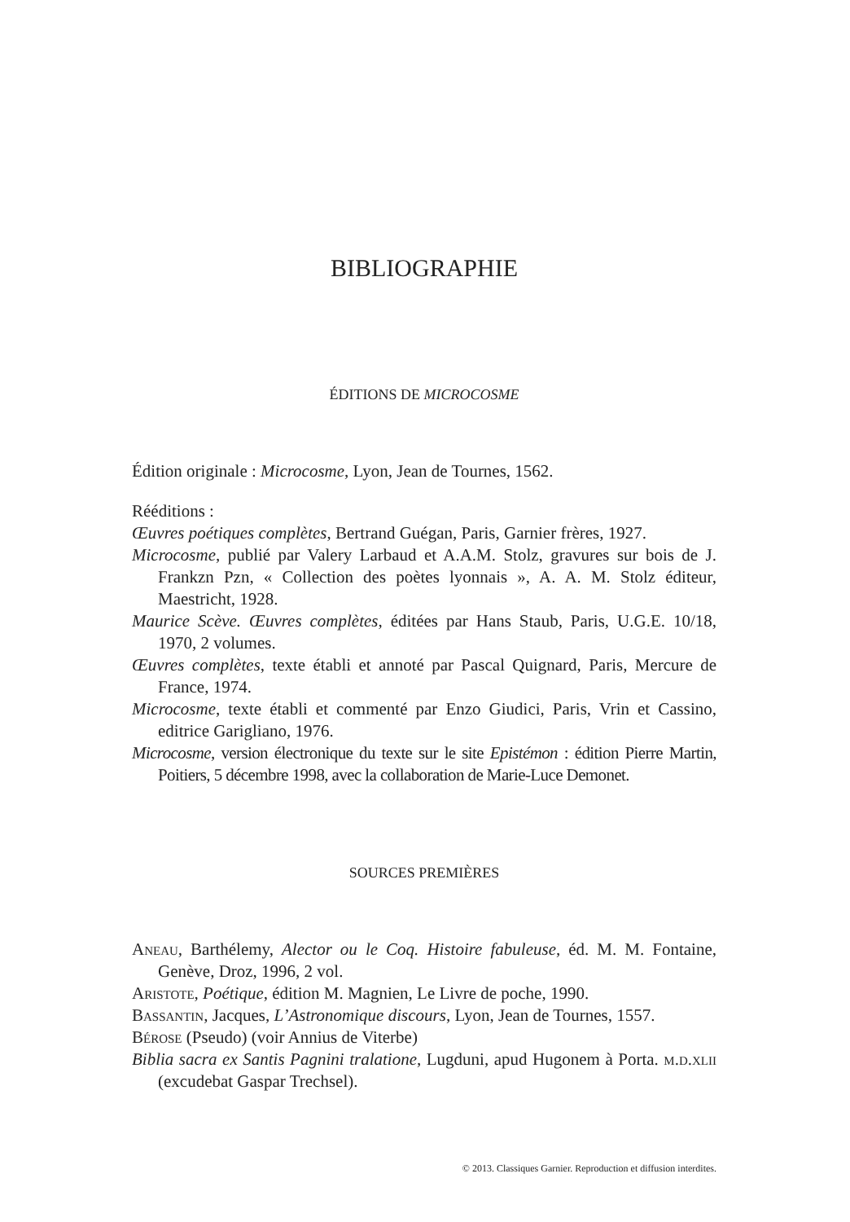BIBLIOGRAPHIE
ÉDITIONS DE MICROCOSME
Édition originale : Microcosme, Lyon, Jean de Tournes, 1562.
Rééditions :
Œuvres poétiques complètes, Bertrand Guégan, Paris, Garnier frères, 1927.
Microcosme, publié par Valery Larbaud et A.A.M. Stolz, gravures sur bois de J. Frankzn Pzn, « Collection des poètes lyonnais », A. A. M. Stolz éditeur, Maestricht, 1928.
Maurice Scève. Œuvres complètes, éditées par Hans Staub, Paris, U.G.E. 10/18, 1970, 2 volumes.
Œuvres complètes, texte établi et annoté par Pascal Quignard, Paris, Mercure de France, 1974.
Microcosme, texte établi et commenté par Enzo Giudici, Paris, Vrin et Cassino, editrice Garigliano, 1976.
Microcosme, version électronique du texte sur le site Epistémon : édition Pierre Martin, Poitiers, 5 décembre 1998, avec la collaboration de Marie-Luce Demonet.
SOURCES PREMIÈRES
Aneau, Barthélemy, Alector ou le Coq. Histoire fabuleuse, éd. M. M. Fontaine, Genève, Droz, 1996, 2 vol.
Aristote, Poétique, édition M. Magnien, Le Livre de poche, 1990.
Bassantin, Jacques, L’Astronomique discours, Lyon, Jean de Tournes, 1557.
Bérose (Pseudo) (voir Annius de Viterbe)
Biblia sacra ex Santis Pagnini tralatione, Lugduni, apud Hugonem à Porta. m.d.xlii (excudebat Gaspar Trechsel).
© 2013. Classiques Garnier. Reproduction et diffusion interdites.